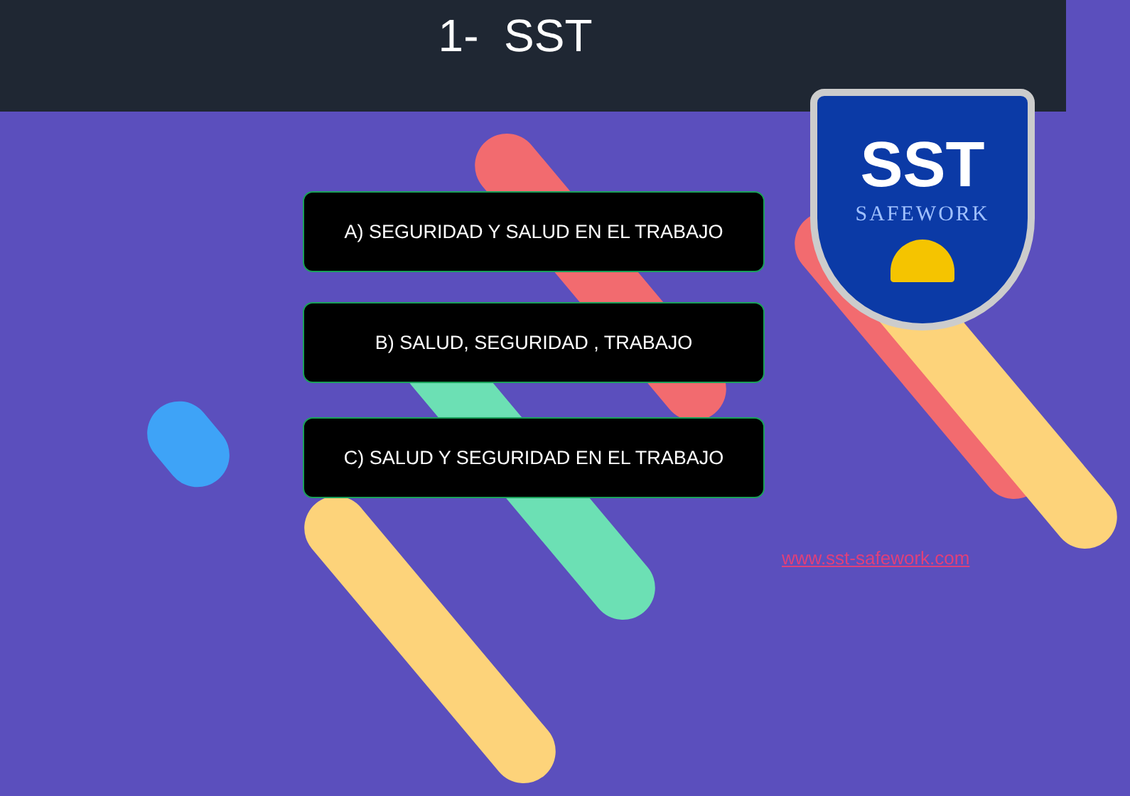1- SST
A) SEGURIDAD Y SALUD EN EL TRABAJO
B) SALUD, SEGURIDAD , TRABAJO
C) SALUD Y SEGURIDAD EN EL TRABAJO
SST
SAFEWORK
www.sst-safework.com